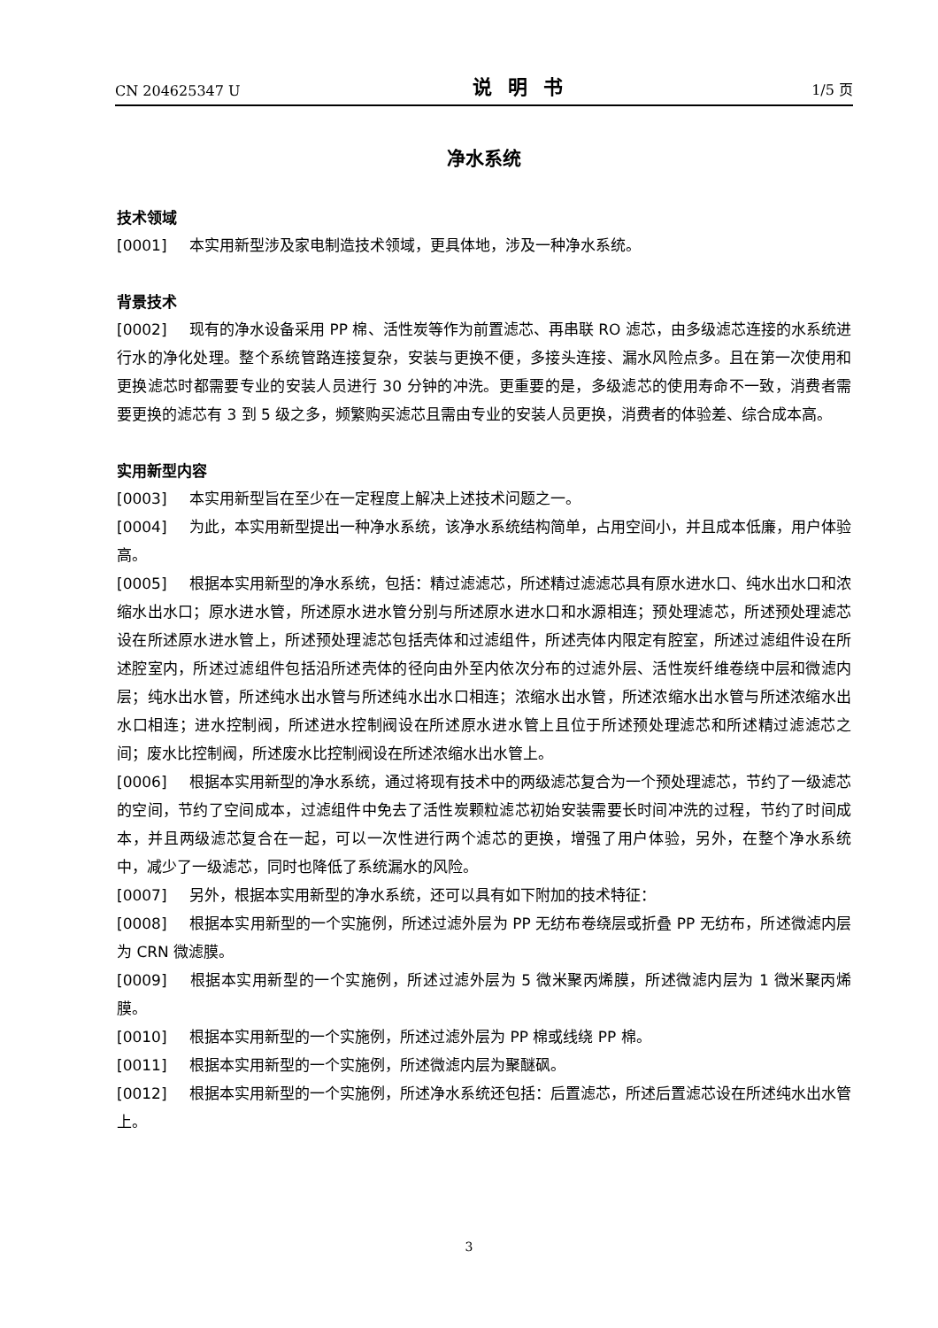CN 204625347 U 说明书 1/5 页
净水系统
技术领域
[0001] 本实用新型涉及家电制造技术领域，更具体地，涉及一种净水系统。
背景技术
[0002] 现有的净水设备采用 PP 棉、活性炭等作为前置滤芯、再串联 RO 滤芯，由多级滤芯连接的水系统进行水的净化处理。整个系统管路连接复杂，安装与更换不便，多接头连接、漏水风险点多。且在第一次使用和更换滤芯时都需要专业的安装人员进行 30 分钟的冲洗。更重要的是，多级滤芯的使用寿命不一致，消费者需要更换的滤芯有 3 到 5 级之多，频繁购买滤芯且需由专业的安装人员更换，消费者的体验差、综合成本高。
实用新型内容
[0003] 本实用新型旨在至少在一定程度上解决上述技术问题之一。
[0004] 为此，本实用新型提出一种净水系统，该净水系统结构简单，占用空间小，并且成本低廉，用户体验高。
[0005] 根据本实用新型的净水系统，包括：精过滤滤芯，所述精过滤滤芯具有原水进水口、纯水出水口和浓缩水出水口；原水进水管，所述原水进水管分别与所述原水进水口和水源相连；预处理滤芯，所述预处理滤芯设在所述原水进水管上，所述预处理滤芯包括壳体和过滤组件，所述壳体内限定有腔室，所述过滤组件设在所述腔室内，所述过滤组件包括沿所述壳体的径向由外至内依次分布的过滤外层、活性炭纤维卷绕中层和微滤内层；纯水出水管，所述纯水出水管与所述纯水出水口相连；浓缩水出水管，所述浓缩水出水管与所述浓缩水出水口相连；进水控制阀，所述进水控制阀设在所述原水进水管上且位于所述预处理滤芯和所述精过滤滤芯之间；废水比控制阀，所述废水比控制阀设在所述浓缩水出水管上。
[0006] 根据本实用新型的净水系统，通过将现有技术中的两级滤芯复合为一个预处理滤芯，节约了一级滤芯的空间，节约了空间成本，过滤组件中免去了活性炭颗粒滤芯初始安装需要长时间冲洗的过程，节约了时间成本，并且两级滤芯复合在一起，可以一次性进行两个滤芯的更换，增强了用户体验，另外，在整个净水系统中，减少了一级滤芯，同时也降低了系统漏水的风险。
[0007] 另外，根据本实用新型的净水系统，还可以具有如下附加的技术特征：
[0008] 根据本实用新型的一个实施例，所述过滤外层为 PP 无纺布卷绕层或折叠 PP 无纺布，所述微滤内层为 CRN 微滤膜。
[0009] 根据本实用新型的一个实施例，所述过滤外层为 5 微米聚丙烯膜，所述微滤内层为 1 微米聚丙烯膜。
[0010] 根据本实用新型的一个实施例，所述过滤外层为 PP 棉或线绕 PP 棉。
[0011] 根据本实用新型的一个实施例，所述微滤内层为聚醚砜。
[0012] 根据本实用新型的一个实施例，所述净水系统还包括：后置滤芯，所述后置滤芯设在所述纯水出水管上。
3